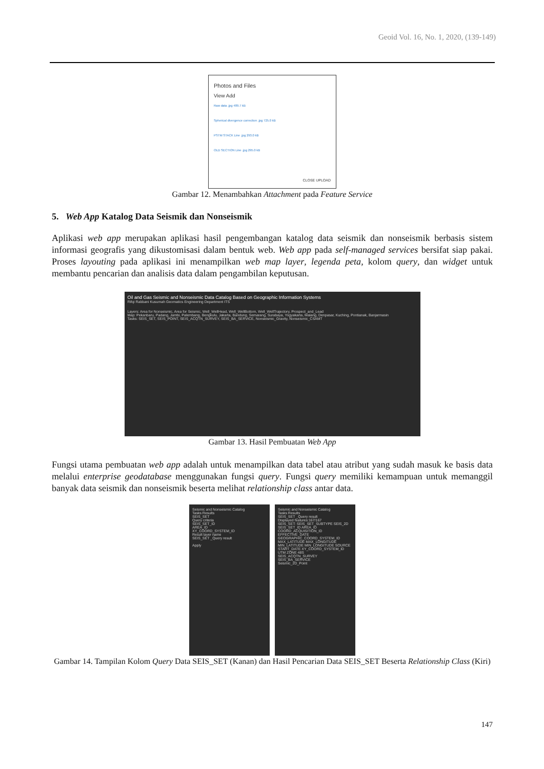Geoid Vol. 16, No. 1, 2020, (139-149)
Photos and Files
View Add
Raw data .jpg 489.7 kB
Spherical divergence correction .jpg 725.0 kB
PSTM STACK Line .jpg 293.0 kB
OLD SECTION Line .jpg 295.0 kB
CLOSE UPLOAD
Gambar 12. Menambahkan Attachment pada Feature Service
5. Web App Katalog Data Seismik dan Nonseismik
Aplikasi web app merupakan aplikasi hasil pengembangan katalog data seismik dan nonseismik berbasis sistem informasi geografis yang dikustomisasi dalam bentuk web. Web app pada self-managed services bersifat siap pakai. Proses layouting pada aplikasi ini menampilkan web map layer, legenda peta, kolom query, dan widget untuk membantu pencarian dan analisis data dalam pengambilan keputusan.
Oil and Gas Seismic and Nonseismic Data Catalog Based on Geographic Information Systems
Rifqi Rabbani Kusumah Geomatics Engineering Department ITS
Layers: Area for Nonseismic, Area for Seismic, Well_WellHead, Well_WellBottom, Well_WellTrajectory, Prospect_and_Lead
Map: Pekanbaru, Padang, Jambi, Palembang, Bengkulu, Jakarta, Bandung, Semarang, Surabaya, Yogyakarta, Malang, Denpasar, Kuching, Pontianak, Banjarmasin
Tasks: SEIS_SET, SEIS_POINT, SEIS_ACQTN_SURVEY, SEIS_BA_SERVICE, Nonseismic_Gravity, Nonseismic_CSAMT
Gambar 13. Hasil Pembuatan Web App
Fungsi utama pembuatan web app adalah untuk menampilkan data tabel atau atribut yang sudah masuk ke basis data melalui enterprise geodatabase menggunakan fungsi query. Fungsi query memiliki kemampuan untuk memanggil banyak data seismik dan nonseismik beserta melihat relationship class antar data.
Seismic and Nonseismic Catalog
Tasks Results
SEIS_SET
Query criteria
SEIS_SET_ID
AREA_ID
XY_COORD_SYSTEM_ID
Result layer name
SEIS_SET _Query result
Apply
Seismic and Nonseismic Catalog
Tasks Results
SEIS_SET _Query result
Displayed features:167/167
SEIS_SET: SEIS_SET_SUBTYPE SEIS_2D SEIS_SET_ID AREA_ID COORD_ACQUISITION_ID EFFECTIVE_DATE GEOGRAPHIC_COORD_SYSTEM_ID MAX_LATITUDE MAX_LONGITUDE MIN_LATITUDE MIN_LONGITUDE SOURCE START_DATE XY_COORD_SYSTEM_ID UTM ZONE 48S
SEIS_ACQTN_SURVEY
SEIS_BA_SERVICE
Seismic_2D_Point
Gambar 14. Tampilan Kolom Query Data SEIS_SET (Kanan) dan Hasil Pencarian Data SEIS_SET Beserta Relationship Class (Kiri)
147